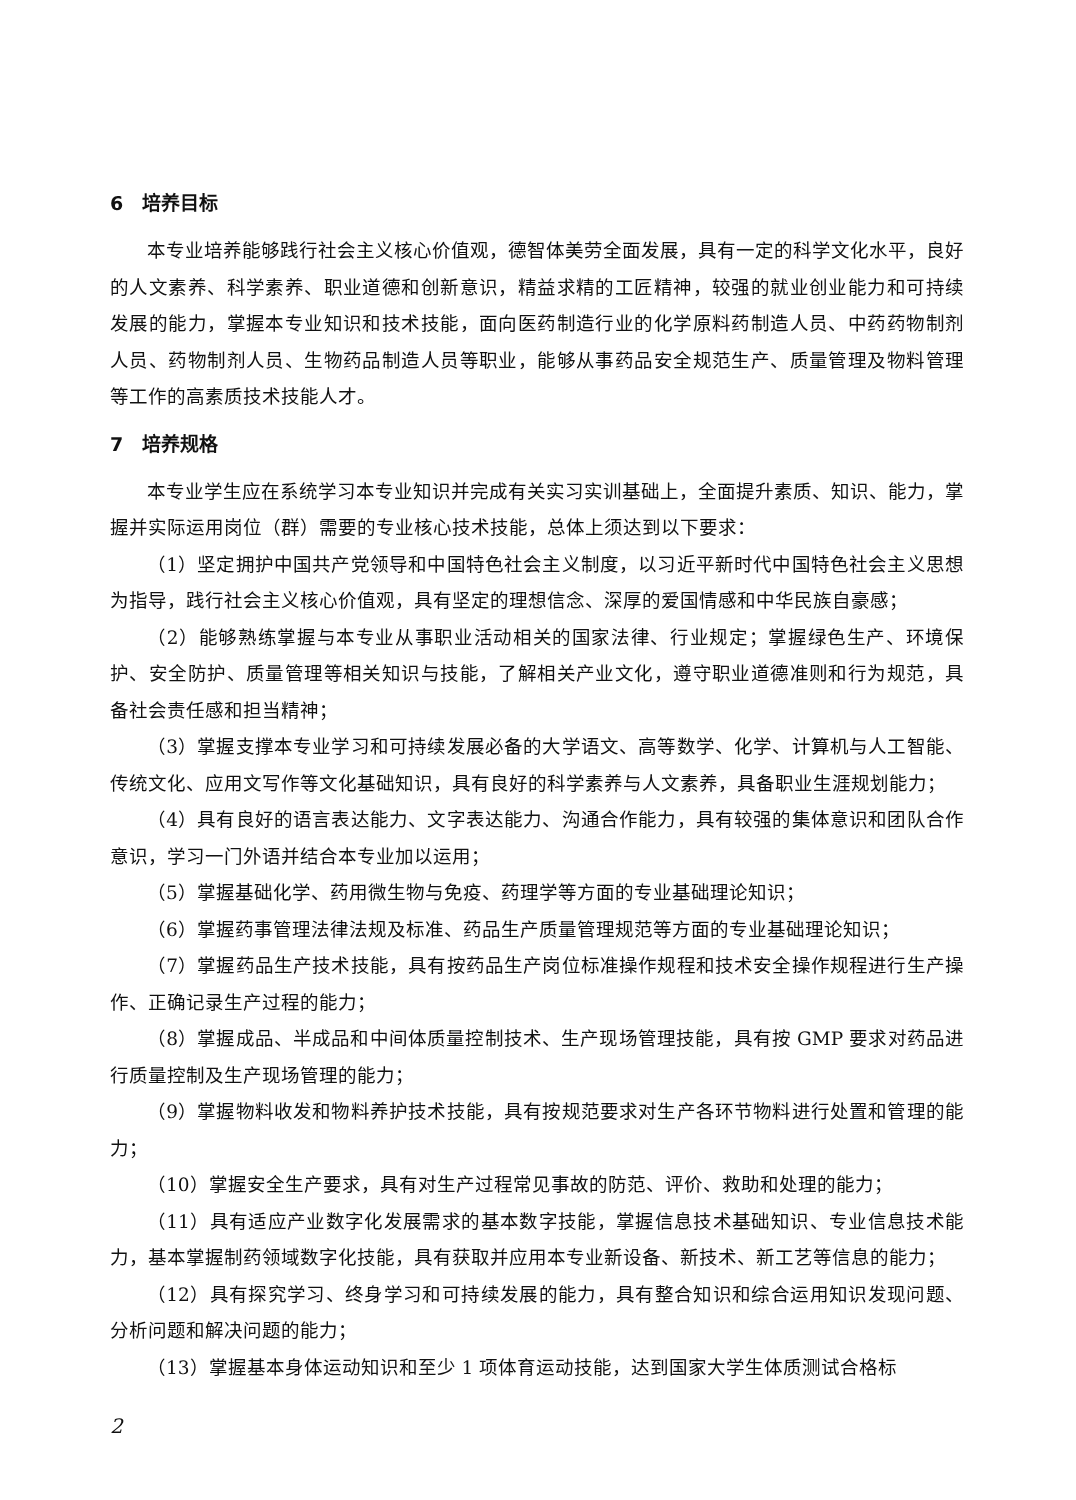6　培养目标
本专业培养能够践行社会主义核心价值观，德智体美劳全面发展，具有一定的科学文化水平，良好的人文素养、科学素养、职业道德和创新意识，精益求精的工匠精神，较强的就业创业能力和可持续发展的能力，掌握本专业知识和技术技能，面向医药制造行业的化学原料药制造人员、中药药物制剂人员、药物制剂人员、生物药品制造人员等职业，能够从事药品安全规范生产、质量管理及物料管理等工作的高素质技术技能人才。
7　培养规格
本专业学生应在系统学习本专业知识并完成有关实习实训基础上，全面提升素质、知识、能力，掌握并实际运用岗位（群）需要的专业核心技术技能，总体上须达到以下要求：
（1）坚定拥护中国共产党领导和中国特色社会主义制度，以习近平新时代中国特色社会主义思想为指导，践行社会主义核心价值观，具有坚定的理想信念、深厚的爱国情感和中华民族自豪感；
（2）能够熟练掌握与本专业从事职业活动相关的国家法律、行业规定；掌握绿色生产、环境保护、安全防护、质量管理等相关知识与技能，了解相关产业文化，遵守职业道德准则和行为规范，具备社会责任感和担当精神；
（3）掌握支撑本专业学习和可持续发展必备的大学语文、高等数学、化学、计算机与人工智能、传统文化、应用文写作等文化基础知识，具有良好的科学素养与人文素养，具备职业生涯规划能力；
（4）具有良好的语言表达能力、文字表达能力、沟通合作能力，具有较强的集体意识和团队合作意识，学习一门外语并结合本专业加以运用；
（5）掌握基础化学、药用微生物与免疫、药理学等方面的专业基础理论知识；
（6）掌握药事管理法律法规及标准、药品生产质量管理规范等方面的专业基础理论知识；
（7）掌握药品生产技术技能，具有按药品生产岗位标准操作规程和技术安全操作规程进行生产操作、正确记录生产过程的能力；
（8）掌握成品、半成品和中间体质量控制技术、生产现场管理技能，具有按 GMP 要求对药品进行质量控制及生产现场管理的能力；
（9）掌握物料收发和物料养护技术技能，具有按规范要求对生产各环节物料进行处置和管理的能力；
（10）掌握安全生产要求，具有对生产过程常见事故的防范、评价、救助和处理的能力；
（11）具有适应产业数字化发展需求的基本数字技能，掌握信息技术基础知识、专业信息技术能力，基本掌握制药领域数字化技能，具有获取并应用本专业新设备、新技术、新工艺等信息的能力；
（12）具有探究学习、终身学习和可持续发展的能力，具有整合知识和综合运用知识发现问题、分析问题和解决问题的能力；
（13）掌握基本身体运动知识和至少 1 项体育运动技能，达到国家大学生体质测试合格标
2